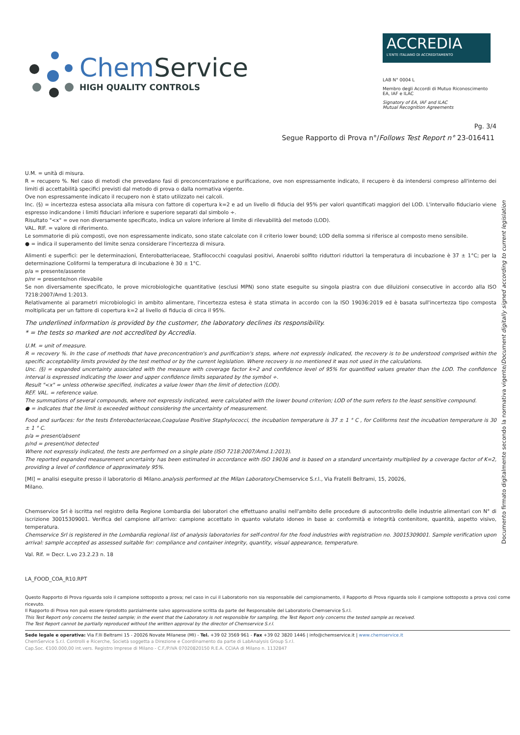Chem Service
HIGH QUALITY CONTROLS
ACCREDIA
L'ENTE ITALIANO DI ACCREDITAMENTO
LAB N° 0004 L
Membro degli Accordi di Mutuo Riconoscimento
EA, IAF e ILAC
Signatory of EA, IAF and ILAC
Mutual Recognition Agreements
Pg. 3/4
Segue Rapporto di Prova n°/Follows Test Report n° 23-016411
Documento firmato digitalmente secondo la normativa vigente/Document digitally signed according to current legislation
U.M. = unità di misura.
R = recupero %. Nel caso di metodi che prevedano fasi di preconcentrazione e purificazione, ove non espressamente indicato, il recupero è da intendersi compreso all'interno dei limiti di accettabilità specifici previsti dal metodo di prova o dalla normativa vigente.
Ove non espressamente indicato il recupero non è stato utilizzato nei calcoli.
Inc. (§) = incertezza estesa associata alla misura con fattore di copertura k=2 e ad un livello di fiducia del 95% per valori quantificati maggiori del LOD. L'intervallo fiduciario viene espresso indicandone i limiti fiduciari inferiore e superiore separati dal simbolo ÷.
Risultato "<x" = ove non diversamente specificato, indica un valore inferiore al limite di rilevabilità del metodo (LOD).
VAL. RIF. = valore di riferimento.
Le sommatorie di più composti, ove non espressamente indicato, sono state calcolate con il criterio lower bound; LOD della somma si riferisce al composto meno sensibile.
● = indica il superamento del limite senza considerare l'incertezza di misura.
Alimenti e superfici: per le determinazioni, Enterobatteriaceae, Stafilococchi coagulasi positivi, Anaerobi solfito riduttori riduttori la temperatura di incubazione è 37 ± 1°C; per la determinazione Coliformi la temperatura di incubazione è 30 ± 1°C.
p/a = presente/assente
p/nr = presente/non rilevabile
Se non diversamente specificato, le prove microbiologiche quantitative (esclusi MPN) sono state eseguite su singola piastra con due diluizioni consecutive in accordo alla ISO 7218:2007/Amd 1:2013.
Relativamente ai parametri microbiologici in ambito alimentare, l'incertezza estesa è stata stimata in accordo con la ISO 19036:2019 ed è basata sull'incertezza tipo composta moltiplicata per un fattore di copertura k=2 al livello di fiducia di circa il 95%.
The underlined information is provided by the customer, the laboratory declines its responsibility.
* = the tests so marked are not accredited by Accredia.
U.M. = unit of measure.
R = recovery %. In the case of methods that have preconcentration's and purification's steps, where not expressly indicated, the recovery is to be understood comprised within the specific acceptability limits provided by the test method or by the current legislation. Where recovery is no mentioned it was not used in the calculations.
Unc. (§) = expanded uncertainty associated with the measure with coverage factor k=2 and confidence level of 95% for quantified values greater than the LOD. The confidence interval is expressed indicating the lower and upper confidence limits separated by the symbol ÷.
Result "<x" = unless otherwise specified, indicates a value lower than the limit of detection (LOD).
REF. VAL. = reference value.
The summations of several compounds, where not expressly indicated, were calculated with the lower bound criterion; LOD of the sum refers to the least sensitive compound.
● = indicates that the limit is exceeded without considering the uncertainty of measurement.
Food and surfaces: for the tests Enterobacteriaceae,Coagulase Positive Staphylococci, the incubation temperature is 37 ± 1 ° C , for Coliforms test the incubation temperature is 30 ± 1 ° C.
p/a = present/absent
p/nd = present/not detected
Where not expressly indicated, the tests are performed on a single plate (ISO 7218:2007/Amd.1:2013).
The reported expanded measurement uncertainty has been estimated in accordance with ISO 19036 and is based on a standard uncertainty multiplied by a coverage factor of K=2, providing a level of confidence of approximately 95%.
[MI] = analisi eseguite presso il laboratorio di Milano.analysis performed at the Milan Laboratory. Chemservice S.r.l., Via Fratelli Beltrami, 15, 20026,
Milano.
Chemservice Srl è iscritta nel registro della Regione Lombardia dei laboratori che effettuano analisi nell'ambito delle procedure di autocontrollo delle industrie alimentari con N° di iscrizione 30015309001. Verifica del campione all'arrivo: campione accettato in quanto valutato idoneo in base a: conformità e integrità contenitore, quantità, aspetto visivo, temperatura.
Chemservice Srl is registered in the Lombardia regional list of analysis laboratories for self-control for the food industries with registration no. 30015309001. Sample verification upon arrival: sample accepted as assessed suitable for: compliance and container integrity, quantity, visual appearance, temperature.
Val. Rif. = Decr. L.vo 23.2.23 n. 18
LA_FOOD_COA_R10.RPT
Questo Rapporto di Prova riguarda solo il campione sottoposto a prova; nel caso in cui il Laboratorio non sia responsabile del campionamento, il Rapporto di Prova riguarda solo il campione sottoposto a prova così come ricevuto.
Il Rapporto di Prova non può essere riprodotto parzialmente salvo approvazione scritta da parte del Responsabile del Laboratorio Chemservice S.r.l.
This Test Report only concerns the tested sample; in the event that the Laboratory is not responsible for sampling, the Test Report only concerns the tested sample as received.
The Test Report cannot be partially reproduced without the written approval by the director of Chemservice S.r.l.
Sede legale e operativa: Via F.lli Beltrami 15 - 20026 Novate Milanese (MI) - Tel. +39 02 3569 961 - Fax +39 02 3820 1446 | info@chemservice.it | www.chemservice.it
ChemService S.r.l. Controlli e Ricerche, Società soggetta a Direzione e Coordinamento da parte di LabAnalysis Group S.r.l.
Cap.Soc. €100.000,00 int.vers. Registro Imprese di Milano - C.F./P.IVA 07020820150 R.E.A. CCIAA di Milano n. 1132847